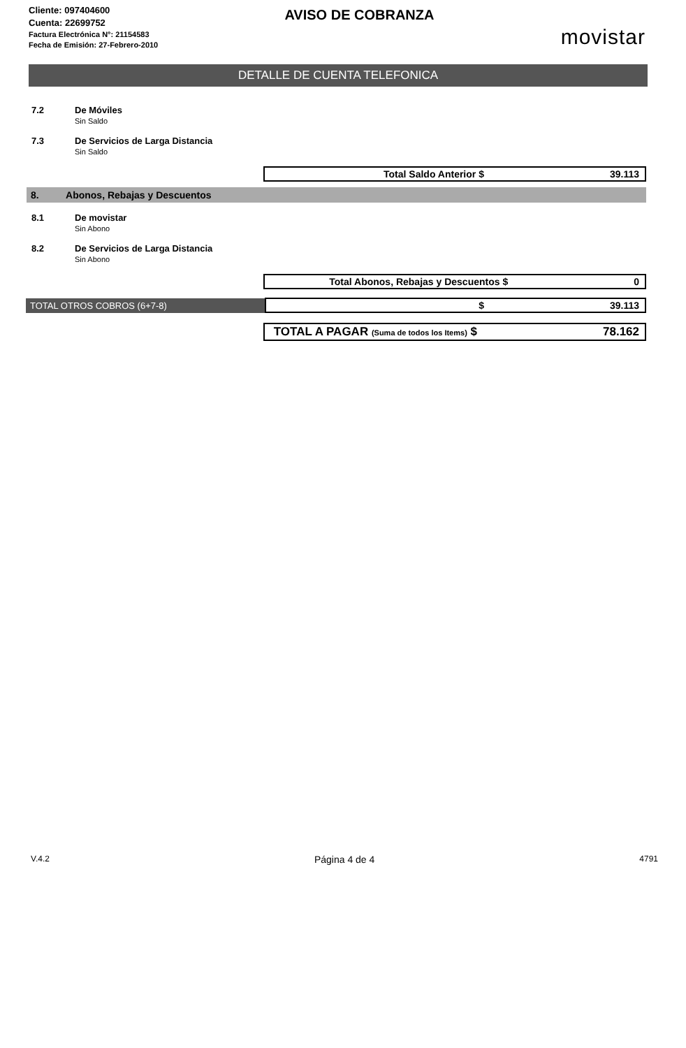Cliente: 097404600
Cuenta: 22699752
Factura Electrónica N°: 21154583
Fecha de Emisión: 27-Febrero-2010
AVISO DE COBRANZA
movistar
DETALLE DE CUENTA TELEFONICA
7.2 De Móviles
Sin Saldo
7.3 De Servicios de Larga Distancia
Sin Saldo
Total Saldo Anterior $ 39.113
8. Abonos, Rebajas y Descuentos
8.1 De movistar
Sin Abono
8.2 De Servicios de Larga Distancia
Sin Abono
Total Abonos, Rebajas y Descuentos $
0
TOTAL OTROS COBROS (6+7-8)
$ 39.113
TOTAL A PAGAR (Suma de todos los Items) $
78.162
V.4.2 Página 4 de 4 4791